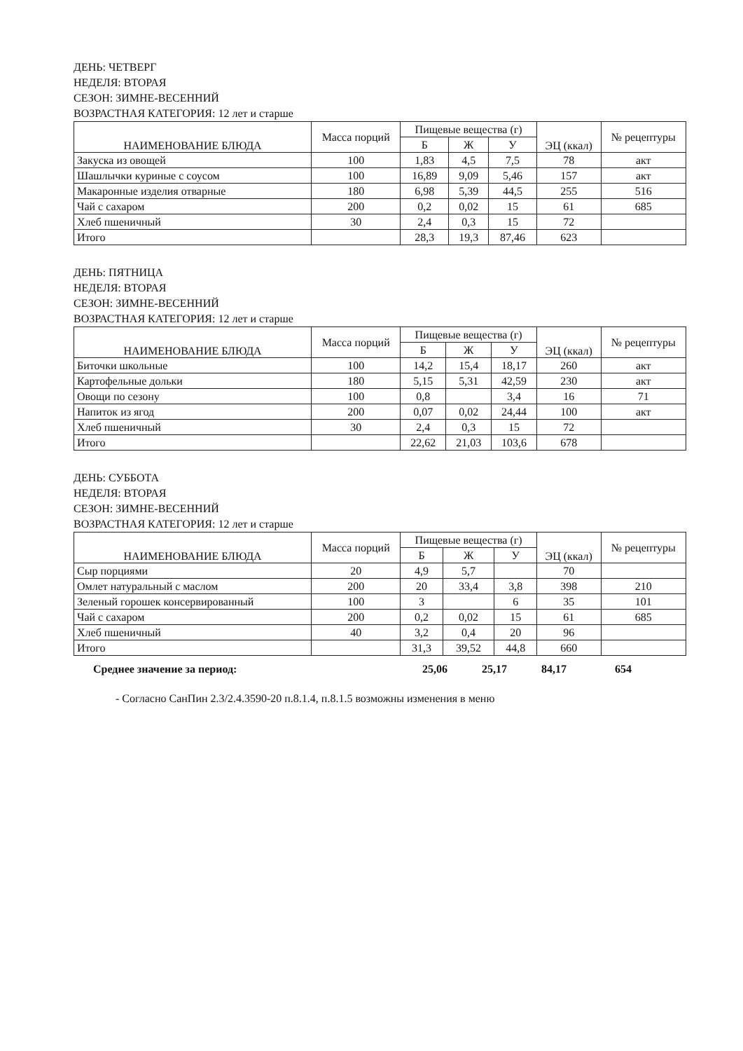ДЕНЬ: ЧЕТВЕРГ
НЕДЕЛЯ: ВТОРАЯ
СЕЗОН: ЗИМНЕ-ВЕСЕННИЙ
ВОЗРАСТНАЯ КАТЕГОРИЯ: 12 лет и старше
| НАИМЕНОВАНИЕ БЛЮДА | Масса порций | Пищевые вещества (г) | | | ЭЦ (ккал) | № рецептуры |
| --- | --- | --- | --- | --- | --- | --- |
| | | Б | Ж | У | | |
| Закуска из овощей | 100 | 1,83 | 4,5 | 7,5 | 78 | акт |
| Шашлычки куриные с соусом | 100 | 16,89 | 9,09 | 5,46 | 157 | акт |
| Макаронные изделия отварные | 180 | 6,98 | 5,39 | 44,5 | 255 | 516 |
| Чай с сахаром | 200 | 0,2 | 0,02 | 15 | 61 | 685 |
| Хлеб пшеничный | 30 | 2,4 | 0,3 | 15 | 72 | |
| Итого | | 28,3 | 19,3 | 87,46 | 623 | |
ДЕНЬ: ПЯТНИЦА
НЕДЕЛЯ: ВТОРАЯ
СЕЗОН: ЗИМНЕ-ВЕСЕННИЙ
ВОЗРАСТНАЯ КАТЕГОРИЯ: 12 лет и старше
| НАИМЕНОВАНИЕ БЛЮДА | Масса порций | Пищевые вещества (г) | | | ЭЦ (ккал) | № рецептуры |
| --- | --- | --- | --- | --- | --- | --- |
| | | Б | Ж | У | | |
| Биточки школьные | 100 | 14,2 | 15,4 | 18,17 | 260 | акт |
| Картофельные дольки | 180 | 5,15 | 5,31 | 42,59 | 230 | акт |
| Овощи по сезону | 100 | 0,8 | | 3,4 | 16 | 71 |
| Напиток из ягод | 200 | 0,07 | 0,02 | 24,44 | 100 | акт |
| Хлеб пшеничный | 30 | 2,4 | 0,3 | 15 | 72 | |
| Итого | | 22,62 | 21,03 | 103,6 | 678 | |
ДЕНЬ: СУББОТА
НЕДЕЛЯ: ВТОРАЯ
СЕЗОН: ЗИМНЕ-ВЕСЕННИЙ
ВОЗРАСТНАЯ КАТЕГОРИЯ: 12 лет и старше
| НАИМЕНОВАНИЕ БЛЮДА | Масса порций | Пищевые вещества (г) | | | ЭЦ (ккал) | № рецептуры |
| --- | --- | --- | --- | --- | --- | --- |
| | | Б | Ж | У | | |
| Сыр порциями | 20 | 4,9 | 5,7 | | 70 | |
| Омлет натуральный с маслом | 200 | 20 | 33,4 | 3,8 | 398 | 210 |
| Зеленый горошек консервированный | 100 | 3 | | 6 | 35 | 101 |
| Чай с сахаром | 200 | 0,2 | 0,02 | 15 | 61 | 685 |
| Хлеб пшеничный | 40 | 3,2 | 0,4 | 20 | 96 | |
| Итого | | 31,3 | 39,52 | 44,8 | 660 | |
Среднее значение за период: 25,06 25,17 84,17 654
- Согласно СанПин 2.3/2.4.3590-20 п.8.1.4, п.8.1.5 возможны изменения в меню